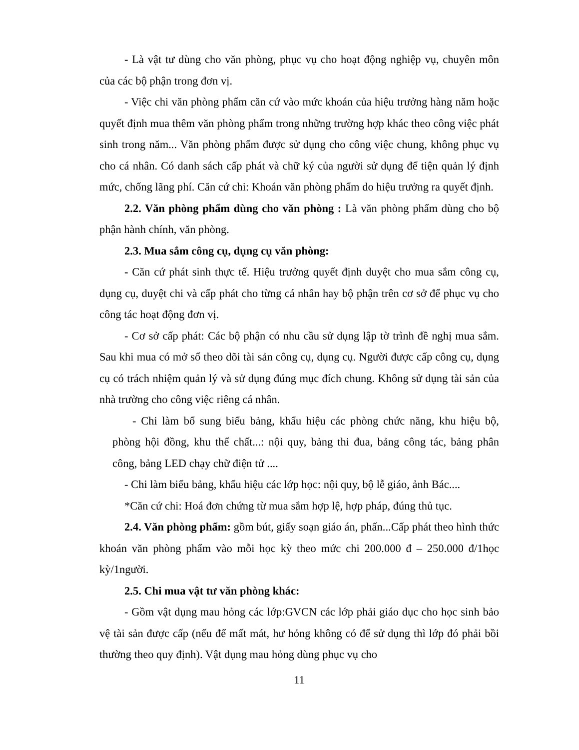- Là vật tư dùng cho văn phòng, phục vụ cho hoạt động nghiệp vụ, chuyên môn của các bộ phận trong đơn vị.
- Việc chi văn phòng phẩm căn cứ vào mức khoán của hiệu trưởng hàng năm hoặc quyết định mua thêm văn phòng phẩm trong những trường hợp khác theo công việc phát sinh trong năm... Văn phòng phẩm được sử dụng cho công việc chung, không phục vụ cho cá nhân. Có danh sách cấp phát và chữ ký của người sử dụng để tiện quản lý định mức, chống lãng phí. Căn cứ chi: Khoán văn phòng phẩm do hiệu trưởng ra quyết định.
2.2. Văn phòng phẩm dùng cho văn phòng : Là văn phòng phẩm dùng cho bộ phận hành chính, văn phòng.
2.3. Mua sắm công cụ, dụng cụ văn phòng:
- Căn cứ phát sinh thực tế. Hiệu trưởng quyết định duyệt cho mua sắm công cụ, dụng cụ, duyệt chi và cấp phát cho từng cá nhân hay bộ phận trên cơ sở để phục vụ cho công tác hoạt động đơn vị.
- Cơ sở cấp phát: Các bộ phận có nhu cầu sử dụng lập tờ trình đề nghị mua sắm. Sau khi mua có mở sổ theo dõi tài sản công cụ, dụng cụ. Người được cấp công cụ, dụng cụ có trách nhiệm quản lý và sử dụng đúng mục đích chung. Không sử dụng tài sản của nhà trường cho công việc riêng cá nhân.
- Chi làm bổ sung biểu bảng, khẩu hiệu các phòng chức năng, khu hiệu bộ, phòng hội đồng, khu thể chất...: nội quy, bảng thi đua, bảng công tác, bảng phân công, bảng LED chạy chữ điện tử ....
- Chi làm biểu bảng, khẩu hiệu các lớp học: nội quy, bộ lễ giáo, ảnh Bác....
*Căn cứ chi: Hoá đơn chứng từ mua sắm hợp lệ, hợp pháp, đúng thủ tục.
2.4. Văn phòng phẩm: gồm bút, giấy soạn giáo án, phấn...Cấp phát theo hình thức khoán văn phòng phẩm vào mỗi học kỳ theo mức chi 200.000 đ – 250.000 đ/1học kỳ/1người.
2.5. Chi mua vật tư văn phòng khác:
- Gồm vật dụng mau hỏng các lớp:GVCN các lớp phải giáo dục cho học sinh bảo vệ tài sản được cấp (nếu để mất mát, hư hỏng không có để sử dụng thì lớp đó phải bồi thường theo quy định). Vật dụng mau hỏng dùng phục vụ cho
11